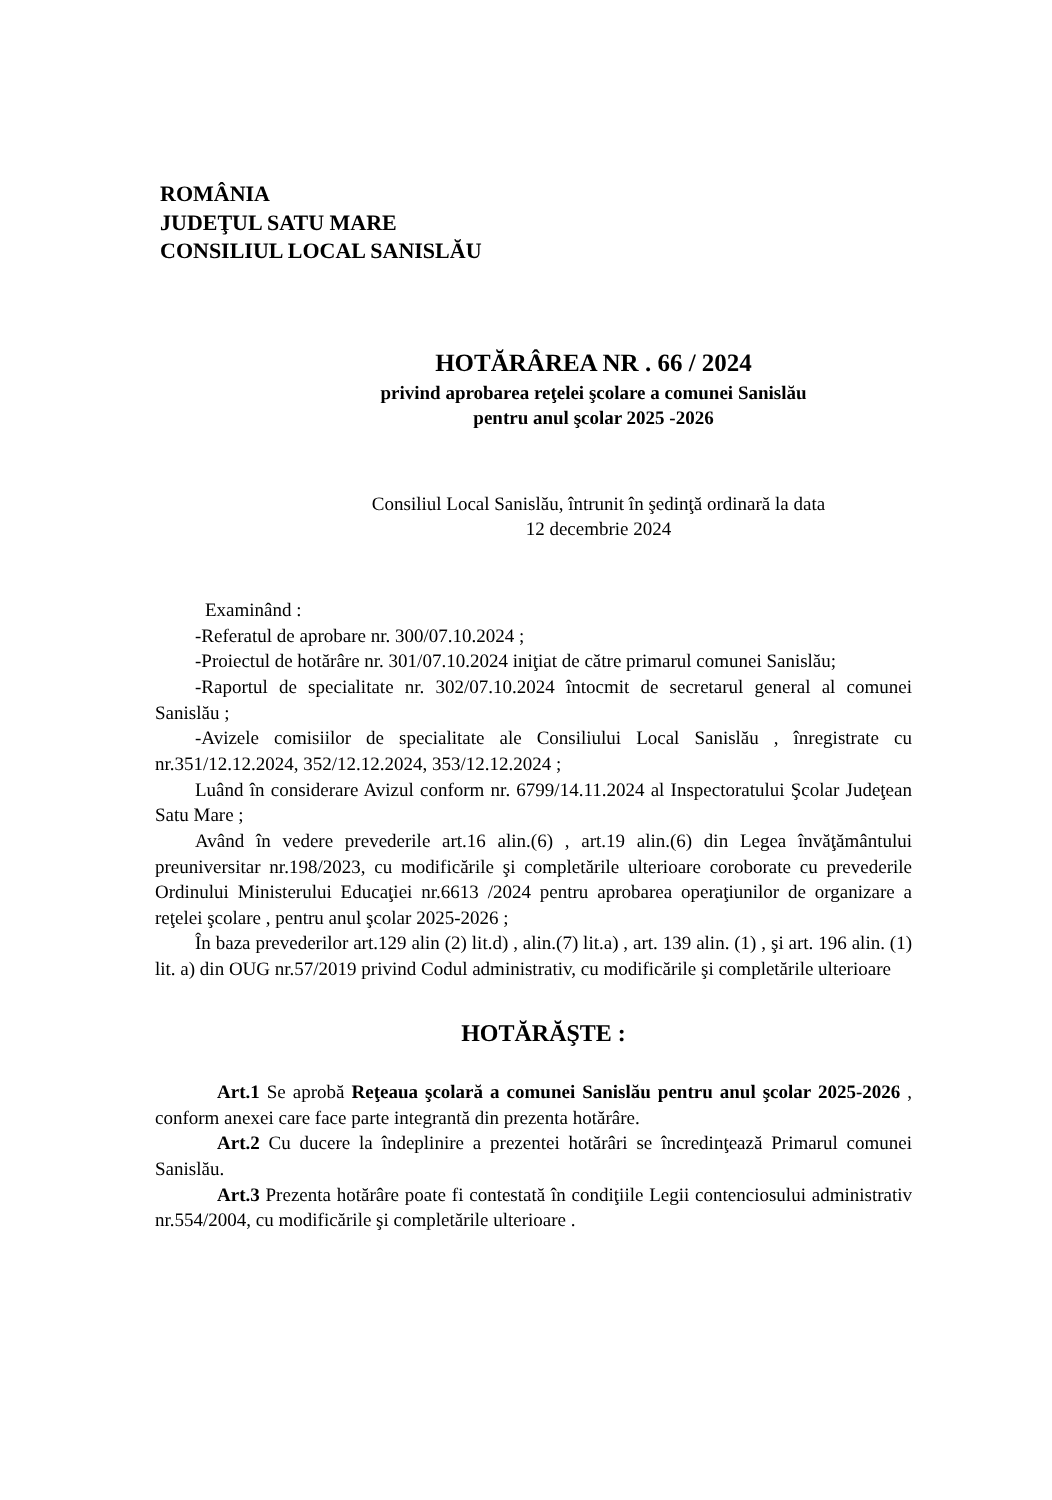ROMÂNIA
JUDEŢUL SATU MARE
CONSILIUL LOCAL SANISLĂU
HOTĂRÂREA NR . 66 / 2024
privind aprobarea reţelei şcolare a comunei Sanislău
pentru anul şcolar 2025 -2026
Consiliul Local Sanislău, întrunit în şedinţă ordinară la data
12 decembrie 2024
Examinând :
-Referatul de aprobare nr. 300/07.10.2024 ;
-Proiectul de hotărâre nr. 301/07.10.2024 iniţiat de către primarul comunei Sanislău;
-Raportul de specialitate nr. 302/07.10.2024 întocmit de secretarul general al comunei Sanislău ;
-Avizele comisiilor de specialitate ale Consiliului Local Sanislău , înregistrate cu nr.351/12.12.2024, 352/12.12.2024, 353/12.12.2024 ;
Luând în considerare Avizul conform nr. 6799/14.11.2024 al Inspectoratului Şcolar Judeţean Satu Mare ;
Având în vedere prevederile art.16 alin.(6) , art.19 alin.(6) din Legea învăţământului preuniversitar nr.198/2023, cu modificările şi completările ulterioare coroborate cu prevederile Ordinului Ministerului Educaţiei nr.6613 /2024 pentru aprobarea operaţiunilor de organizare a reţelei şcolare , pentru anul şcolar 2025-2026 ;
În baza prevederilor art.129 alin (2) lit.d) , alin.(7) lit.a) , art. 139 alin. (1) , şi art. 196 alin. (1) lit. a) din OUG nr.57/2019 privind Codul administrativ, cu modificările şi completările ulterioare
HOTĂRĂŞTE :
Art.1 Se aprobă Reţeaua şcolară a comunei Sanislău pentru anul şcolar 2025-2026 , conform anexei care face parte integrantă din prezenta hotărâre.
Art.2 Cu ducere la îndeplinire a prezentei hotărâri se încredinţează Primarul comunei Sanislău.
Art.3 Prezenta hotărâre poate fi contestată în condiţiile Legii contenciosului administrativ nr.554/2004, cu modificările şi completările ulterioare .